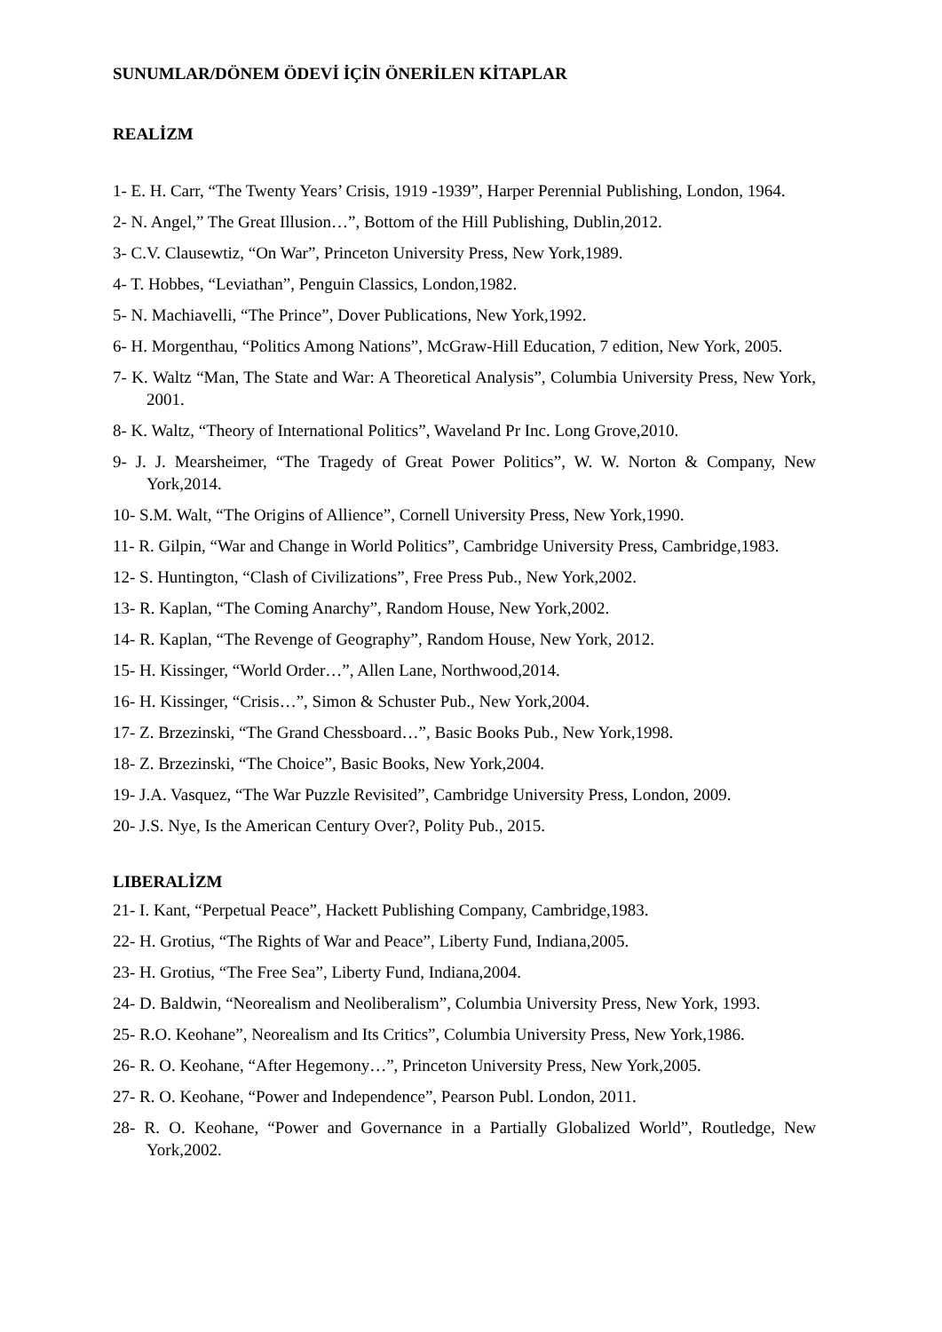SUNUMLAR/DÖNEM ÖDEVİ İÇİN ÖNERİLEN KİTAPLAR
REALİZM
1- E. H. Carr, “The Twenty Years’ Crisis, 1919 -1939”, Harper Perennial Publishing, London, 1964.
2- N. Angel,” The Great Illusion…”, Bottom of the Hill Publishing, Dublin,2012.
3- C.V. Clausewtiz, “On War”, Princeton University Press, New York,1989.
4- T. Hobbes, “Leviathan”, Penguin Classics, London,1982.
5- N. Machiavelli, “The Prince”, Dover Publications, New York,1992.
6- H. Morgenthau, “Politics Among Nations”, McGraw-Hill Education, 7 edition, New York, 2005.
7- K. Waltz “Man, The State and War: A Theoretical Analysis”, Columbia University Press, New York, 2001.
8- K. Waltz, “Theory of International Politics”, Waveland Pr Inc. Long Grove,2010.
9- J. J. Mearsheimer, “The Tragedy of Great Power Politics”, W. W. Norton & Company, New York,2014.
10- S.M. Walt, “The Origins of Allience”, Cornell University Press, New York,1990.
11- R. Gilpin, “War and Change in World Politics”, Cambridge University Press, Cambridge,1983.
12- S. Huntington, “Clash of Civilizations”, Free Press Pub., New York,2002.
13- R. Kaplan, “The Coming Anarchy”, Random House, New York,2002.
14- R. Kaplan, “The Revenge of Geography”, Random House, New York, 2012.
15- H. Kissinger, “World Order…”, Allen Lane, Northwood,2014.
16- H. Kissinger, “Crisis…”, Simon & Schuster Pub., New York,2004.
17- Z. Brzezinski, “The Grand Chessboard…”, Basic Books Pub., New York,1998.
18- Z. Brzezinski, “The Choice”, Basic Books, New York,2004.
19- J.A. Vasquez, “The War Puzzle Revisited”, Cambridge University Press, London, 2009.
20- J.S. Nye, Is the American Century Over?, Polity Pub., 2015.
LIBERALİZM
21- I. Kant, “Perpetual Peace”, Hackett Publishing Company, Cambridge,1983.
22- H. Grotius, “The Rights of War and Peace”, Liberty Fund, Indiana,2005.
23- H. Grotius, “The Free Sea”, Liberty Fund, Indiana,2004.
24- D. Baldwin, “Neorealism and Neoliberalism”, Columbia University Press, New York, 1993.
25- R.O. Keohane”, Neorealism and Its Critics”, Columbia University Press, New York,1986.
26- R. O. Keohane, “After Hegemony…”, Princeton University Press, New York,2005.
27- R. O. Keohane, “Power and Independence”, Pearson Publ. London, 2011.
28- R. O. Keohane, “Power and Governance in a Partially Globalized World”, Routledge, New York,2002.